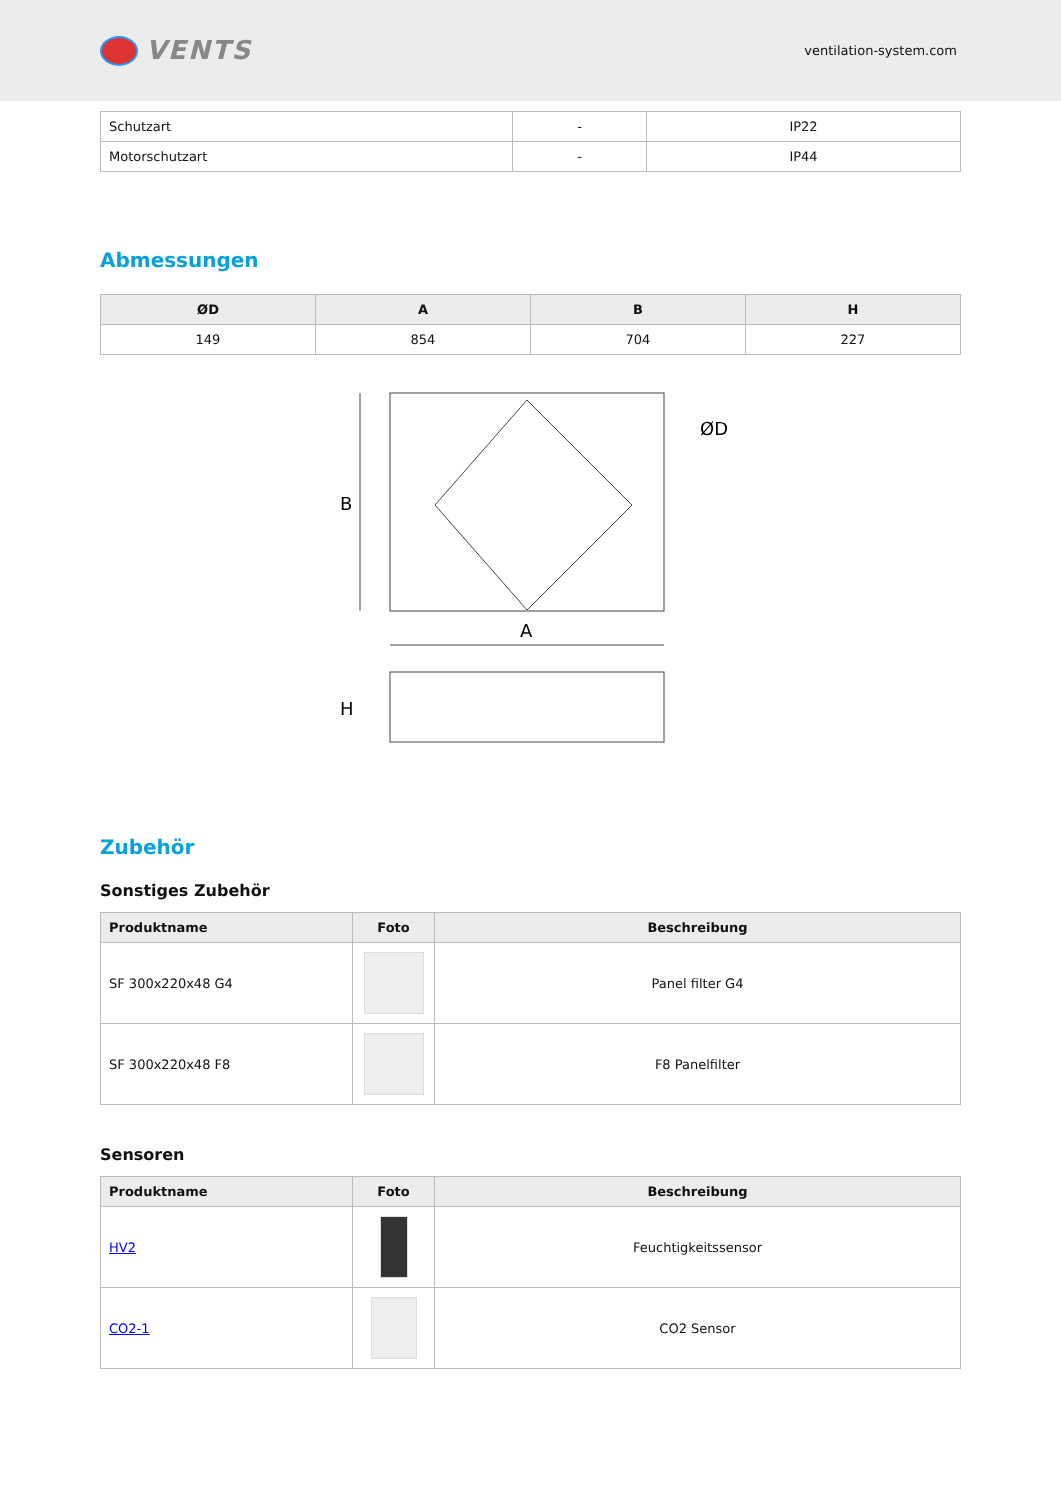VENTS
ventilation-system.com
| Schutzart | - | IP22 |
| Motorschutzart | - | IP44 |
Abmessungen
| ØD | A | B | H |
| --- | --- | --- | --- |
| 149 | 854 | 704 | 227 |
B
A
H
ØD
Zubehör
Sonstiges Zubehör
| Produktname | Foto | Beschreibung |
| --- | --- | --- |
| SF 300x220x48 G4 | | Panel filter G4 |
| SF 300x220x48 F8 | | F8 Panelfilter |
Sensoren
| Produktname | Foto | Beschreibung |
| --- | --- | --- |
| HV2 | | Feuchtigkeitssensor |
| CO2-1 | | CO2 Sensor |